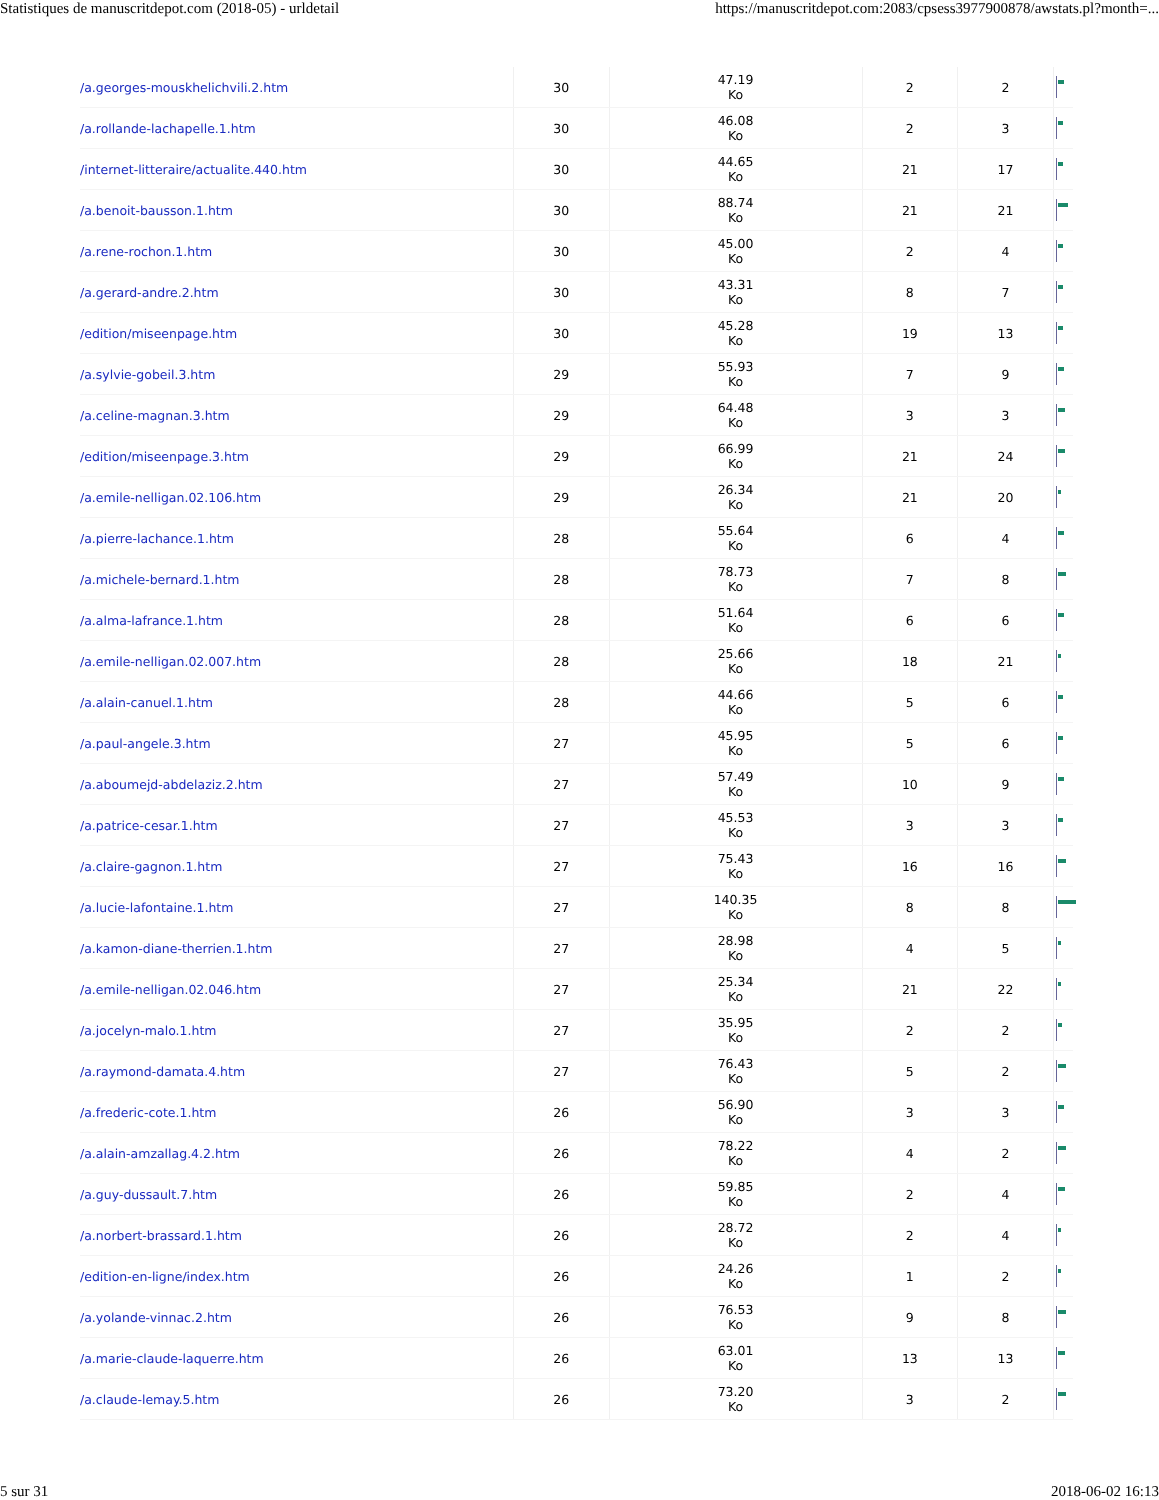Statistiques de manuscritdepot.com (2018-05) - urldetail https://manuscritdepot.com:2083/cpsess3977900878/awstats.pl?month=...
| /a.georges-mouskhelichvili.2.htm | 30 | 47.19 Ko | 2 | 2 | |
| /a.rollande-lachapelle.1.htm | 30 | 46.08 Ko | 2 | 3 | |
| /internet-litteraire/actualite.440.htm | 30 | 44.65 Ko | 21 | 17 | |
| /a.benoit-bausson.1.htm | 30 | 88.74 Ko | 21 | 21 | |
| /a.rene-rochon.1.htm | 30 | 45.00 Ko | 2 | 4 | |
| /a.gerard-andre.2.htm | 30 | 43.31 Ko | 8 | 7 | |
| /edition/miseenpage.htm | 30 | 45.28 Ko | 19 | 13 | |
| /a.sylvie-gobeil.3.htm | 29 | 55.93 Ko | 7 | 9 | |
| /a.celine-magnan.3.htm | 29 | 64.48 Ko | 3 | 3 | |
| /edition/miseenpage.3.htm | 29 | 66.99 Ko | 21 | 24 | |
| /a.emile-nelligan.02.106.htm | 29 | 26.34 Ko | 21 | 20 | |
| /a.pierre-lachance.1.htm | 28 | 55.64 Ko | 6 | 4 | |
| /a.michele-bernard.1.htm | 28 | 78.73 Ko | 7 | 8 | |
| /a.alma-lafrance.1.htm | 28 | 51.64 Ko | 6 | 6 | |
| /a.emile-nelligan.02.007.htm | 28 | 25.66 Ko | 18 | 21 | |
| /a.alain-canuel.1.htm | 28 | 44.66 Ko | 5 | 6 | |
| /a.paul-angele.3.htm | 27 | 45.95 Ko | 5 | 6 | |
| /a.aboumejd-abdelaziz.2.htm | 27 | 57.49 Ko | 10 | 9 | |
| /a.patrice-cesar.1.htm | 27 | 45.53 Ko | 3 | 3 | |
| /a.claire-gagnon.1.htm | 27 | 75.43 Ko | 16 | 16 | |
| /a.lucie-lafontaine.1.htm | 27 | 140.35 Ko | 8 | 8 | |
| /a.kamon-diane-therrien.1.htm | 27 | 28.98 Ko | 4 | 5 | |
| /a.emile-nelligan.02.046.htm | 27 | 25.34 Ko | 21 | 22 | |
| /a.jocelyn-malo.1.htm | 27 | 35.95 Ko | 2 | 2 | |
| /a.raymond-damata.4.htm | 27 | 76.43 Ko | 5 | 2 | |
| /a.frederic-cote.1.htm | 26 | 56.90 Ko | 3 | 3 | |
| /a.alain-amzallag.4.2.htm | 26 | 78.22 Ko | 4 | 2 | |
| /a.guy-dussault.7.htm | 26 | 59.85 Ko | 2 | 4 | |
| /a.norbert-brassard.1.htm | 26 | 28.72 Ko | 2 | 4 | |
| /edition-en-ligne/index.htm | 26 | 24.26 Ko | 1 | 2 | |
| /a.yolande-vinnac.2.htm | 26 | 76.53 Ko | 9 | 8 | |
| /a.marie-claude-laquerre.htm | 26 | 63.01 Ko | 13 | 13 | |
| /a.claude-lemay.5.htm | 26 | 73.20 Ko | 3 | 2 | |
5 sur 31 2018-06-02 16:13